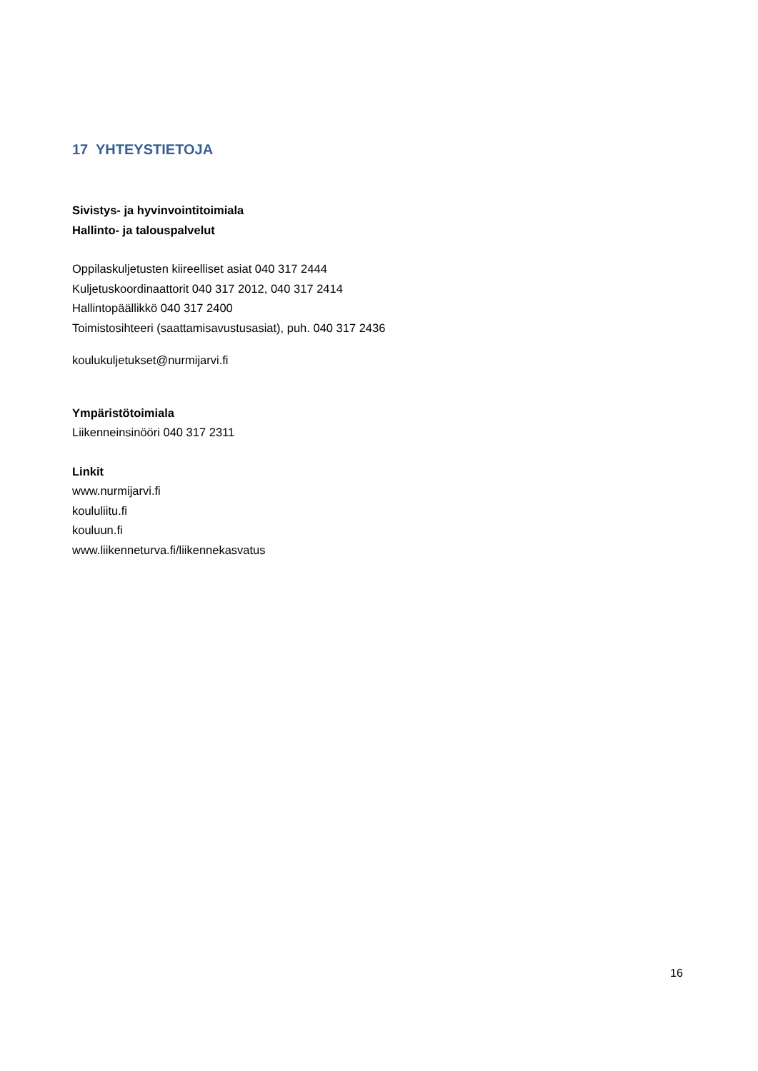17 YHTEYSTIETOJA
Sivistys- ja hyvinvointitoimiala
Hallinto- ja talouspalvelut
Oppilaskuljetusten kiireelliset asiat 040 317 2444
Kuljetuskoordinaattorit 040 317 2012, 040 317 2414
Hallintopäällikkö 040 317 2400
Toimistosihteeri (saattamisavustusasiat), puh. 040 317 2436
koulukuljetukset@nurmijarvi.fi
Ympäristötoimiala
Liikenneinsinööri 040 317 2311
Linkit
www.nurmijarvi.fi
koululiitu.fi
kouluun.fi
www.liikenneturva.fi/liikennekasvatus
16